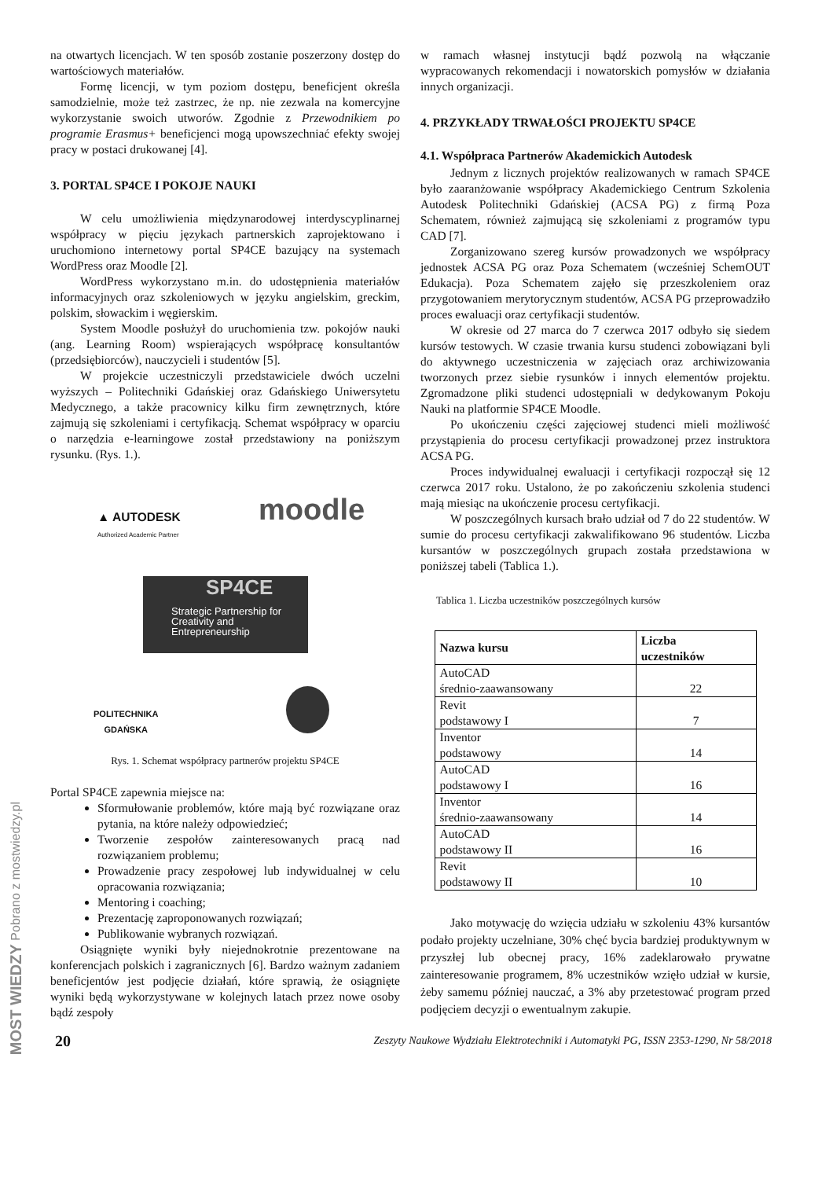na otwartych licencjach. W ten sposób zostanie poszerzony dostęp do wartościowych materiałów.
Formę licencji, w tym poziom dostępu, beneficjent określa samodzielnie, może też zastrzec, że np. nie zezwala na komercyjne wykorzystanie swoich utworów. Zgodnie z Przewodnikiem po programie Erasmus+ beneficjenci mogą upowszechniać efekty swojej pracy w postaci drukowanej [4].
3. PORTAL SP4CE I POKOJE NAUKI
W celu umożliwienia międzynarodowej interdyscyplinarnej współpracy w pięciu językach partnerskich zaprojektowano i uruchomiono internetowy portal SP4CE bazujący na systemach WordPress oraz Moodle [2].
WordPress wykorzystano m.in. do udostępnienia materiałów informacyjnych oraz szkoleniowych w języku angielskim, greckim, polskim, słowackim i węgierskim.
System Moodle posłużył do uruchomienia tzw. pokojów nauki (ang. Learning Room) wspierających współpracę konsultantów (przedsiębiorców), nauczycieli i studentów [5].
W projekcie uczestniczyli przedstawiciele dwóch uczelni wyższych – Politechniki Gdańskiej oraz Gdańskiego Uniwersytetu Medycznego, a także pracownicy kilku firm zewnętrznych, które zajmują się szkoleniami i certyfikacją. Schemat współpracy w oparciu o narzędzia e-learningowe został przedstawiony na poniższym rysunku. (Rys. 1.).
▲ AUTODESK
Authorized Academic Partner
moodle
Strategic Partnership for
Creativity and
Entrepreneurship
SP4CE
POLITECHNIKA
GDAŃSKA
Rys. 1. Schemat współpracy partnerów projektu SP4CE
Portal SP4CE zapewnia miejsce na:
Sformułowanie problemów, które mają być rozwiązane oraz pytania, na które należy odpowiedzieć;
Tworzenie zespołów zainteresowanych pracą nad rozwiązaniem problemu;
Prowadzenie pracy zespołowej lub indywidualnej w celu opracowania rozwiązania;
Mentoring i coaching;
Prezentację zaproponowanych rozwiązań;
Publikowanie wybranych rozwiązań.
Osiągnięte wyniki były niejednokrotnie prezentowane na konferencjach polskich i zagranicznych [6]. Bardzo ważnym zadaniem beneficjentów jest podjęcie działań, które sprawią, że osiągnięte wyniki będą wykorzystywane w kolejnych latach przez nowe osoby bądź zespoły
w ramach własnej instytucji bądź pozwolą na włączanie wypracowanych rekomendacji i nowatorskich pomysłów w działania innych organizacji.
4. PRZYKŁADY TRWAŁOŚCI PROJEKTU SP4CE
4.1. Współpraca Partnerów Akademickich Autodesk
Jednym z licznych projektów realizowanych w ramach SP4CE było zaaranżowanie współpracy Akademickiego Centrum Szkolenia Autodesk Politechniki Gdańskiej (ACSA PG) z firmą Poza Schematem, również zajmującą się szkoleniami z programów typu CAD [7].
Zorganizowano szereg kursów prowadzonych we współpracy jednostek ACSA PG oraz Poza Schematem (wcześniej SchemOUT Edukacja). Poza Schematem zajęło się przeszkoleniem oraz przygotowaniem merytorycznym studentów, ACSA PG przeprowadziło proces ewaluacji oraz certyfikacji studentów.
W okresie od 27 marca do 7 czerwca 2017 odbyło się siedem kursów testowych. W czasie trwania kursu studenci zobowiązani byli do aktywnego uczestniczenia w zajęciach oraz archiwizowania tworzonych przez siebie rysunków i innych elementów projektu. Zgromadzone pliki studenci udostępniali w dedykowanym Pokoju Nauki na platformie SP4CE Moodle.
Po ukończeniu części zajęciowej studenci mieli możliwość przystąpienia do procesu certyfikacji prowadzonej przez instruktora ACSA PG.
Proces indywidualnej ewaluacji i certyfikacji rozpoczął się 12 czerwca 2017 roku. Ustalono, że po zakończeniu szkolenia studenci mają miesiąc na ukończenie procesu certyfikacji.
W poszczególnych kursach brało udział od 7 do 22 studentów. W sumie do procesu certyfikacji zakwalifikowano 96 studentów. Liczba kursantów w poszczególnych grupach została przedstawiona w poniższej tabeli (Tablica 1.).
Tablica 1. Liczba uczestników poszczególnych kursów
| Nazwa kursu | Liczba uczestników |
| --- | --- |
| AutoCAD średnio-zaawansowany | 22 |
| Revit podstawowy I | 7 |
| Inventor podstawowy | 14 |
| AutoCAD podstawowy I | 16 |
| Inventor średnio-zaawansowany | 14 |
| AutoCAD podstawowy II | 16 |
| Revit podstawowy II | 10 |
Jako motywację do wzięcia udziału w szkoleniu 43% kursantów podało projekty uczelniane, 30% chęć bycia bardziej produktywnym w przyszłej lub obecnej pracy, 16% zadeklarowało prywatne zainteresowanie programem, 8% uczestników wzięło udział w kursie, żeby samemu później nauczać, a 3% aby przetestować program przed podjęciem decyzji o ewentualnym zakupie.
20 Zeszyty Naukowe Wydziału Elektrotechniki i Automatyki PG, ISSN 2353-1290, Nr 58/2018
MOST WIEDZY Pobrano z mostwiedzy.pl